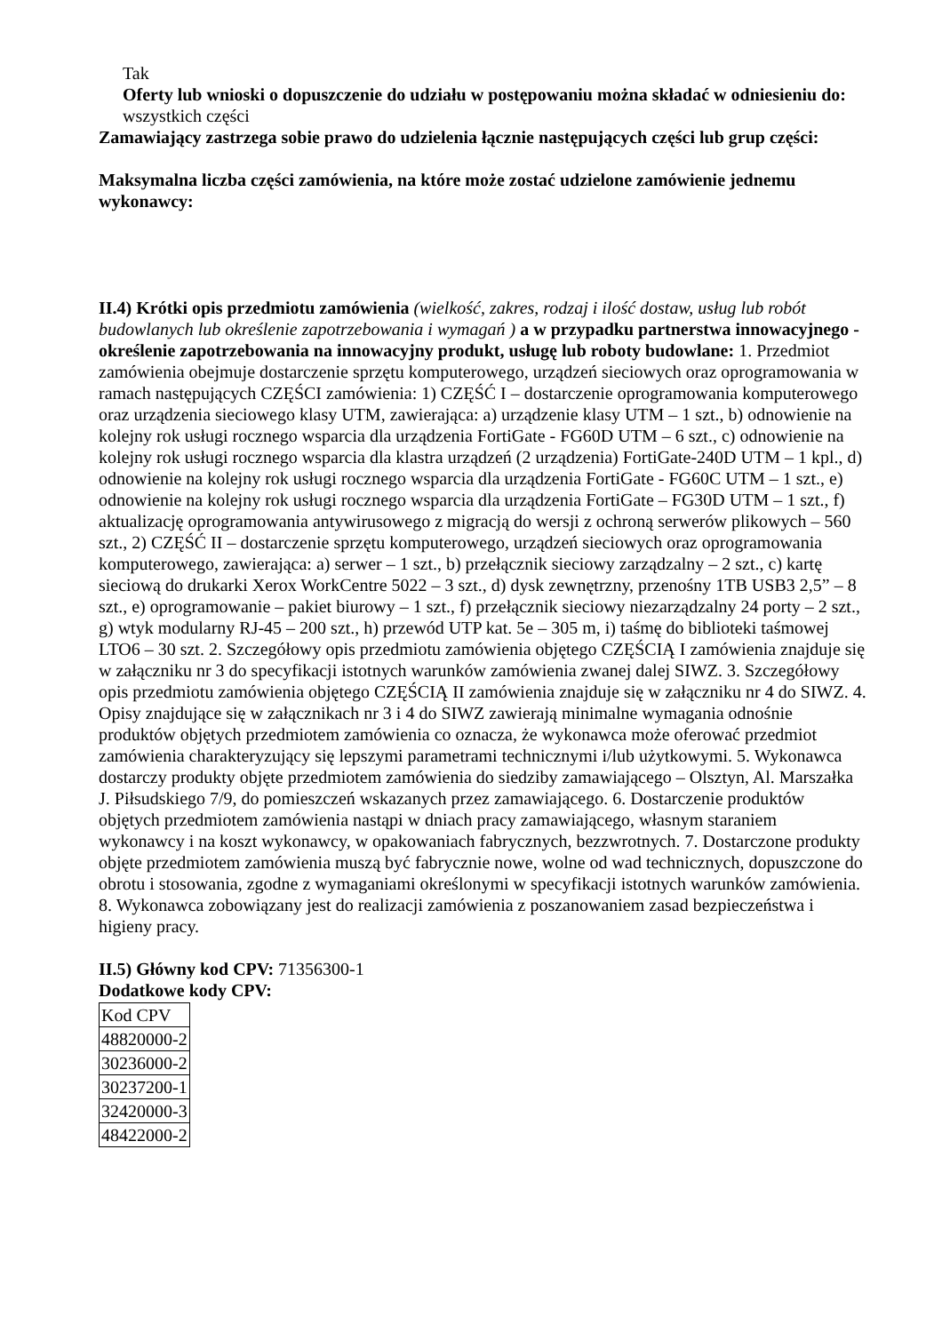Tak
Oferty lub wnioski o dopuszczenie do udziału w postępowaniu można składać w odniesieniu do:
wszystkich części
Zamawiający zastrzega sobie prawo do udzielenia łącznie następujących części lub grup części:
Maksymalna liczba części zamówienia, na które może zostać udzielone zamówienie jednemu wykonawcy:
II.4) Krótki opis przedmiotu zamówienia (wielkość, zakres, rodzaj i ilość dostaw, usług lub robót budowlanych lub określenie zapotrzebowania i wymagań ) a w przypadku partnerstwa innowacyjnego - określenie zapotrzebowania na innowacyjny produkt, usługę lub roboty budowlane: 1. Przedmiot zamówienia obejmuje dostarczenie sprzętu komputerowego, urządzeń sieciowych oraz oprogramowania w ramach następujących CZĘŚCI zamówienia: 1) CZĘŚĆ I – dostarczenie oprogramowania komputerowego oraz urządzenia sieciowego klasy UTM, zawierająca: a) urządzenie klasy UTM – 1 szt., b) odnowienie na kolejny rok usługi rocznego wsparcia dla urządzenia FortiGate - FG60D UTM – 6 szt., c) odnowienie na kolejny rok usługi rocznego wsparcia dla klastra urządzeń (2 urządzenia) FortiGate-240D UTM – 1 kpl., d) odnowienie na kolejny rok usługi rocznego wsparcia dla urządzenia FortiGate - FG60C UTM – 1 szt., e) odnowienie na kolejny rok usługi rocznego wsparcia dla urządzenia FortiGate – FG30D UTM – 1 szt., f) aktualizację oprogramowania antywirusowego z migracją do wersji z ochroną serwerów plikowych – 560 szt., 2) CZĘŚĆ II – dostarczenie sprzętu komputerowego, urządzeń sieciowych oraz oprogramowania komputerowego, zawierająca: a) serwer – 1 szt., b) przełącznik sieciowy zarządzalny – 2 szt., c) kartę sieciową do drukarki Xerox WorkCentre 5022 – 3 szt., d) dysk zewnętrzny, przenośny 1TB USB3 2,5” – 8 szt., e) oprogramowanie – pakiet biurowy – 1 szt., f) przełącznik sieciowy niezarządzalny 24 porty – 2 szt., g) wtyk modularny RJ-45 – 200 szt., h) przewód UTP kat. 5e – 305 m, i) taśmę do biblioteki taśmowej LTO6 – 30 szt. 2. Szczegółowy opis przedmiotu zamówienia objętego CZĘŚCIĄ I zamówienia znajduje się w załączniku nr 3 do specyfikacji istotnych warunków zamówienia zwanej dalej SIWZ. 3. Szczegółowy opis przedmiotu zamówienia objętego CZĘŚCIĄ II zamówienia znajduje się w załączniku nr 4 do SIWZ. 4. Opisy znajdujące się w załącznikach nr 3 i 4 do SIWZ zawierają minimalne wymagania odnośnie produktów objętych przedmiotem zamówienia co oznacza, że wykonawca może oferować przedmiot zamówienia charakteryzujący się lepszymi parametrami technicznymi i/lub użytkowymi. 5. Wykonawca dostarczy produkty objęte przedmiotem zamówienia do siedziby zamawiającego – Olsztyn, Al. Marszałka J. Piłsudskiego 7/9, do pomieszczeń wskazanych przez zamawiającego. 6. Dostarczenie produktów objętych przedmiotem zamówienia nastąpi w dniach pracy zamawiającego, własnym staraniem wykonawcy i na koszt wykonawcy, w opakowaniach fabrycznych, bezzwrotnych. 7. Dostarczone produkty objęte przedmiotem zamówienia muszą być fabrycznie nowe, wolne od wad technicznych, dopuszczone do obrotu i stosowania, zgodne z wymaganiami określonymi w specyfikacji istotnych warunków zamówienia. 8. Wykonawca zobowiązany jest do realizacji zamówienia z poszanowaniem zasad bezpieczeństwa i higieny pracy.
II.5) Główny kod CPV: 71356300-1
Dodatkowe kody CPV:
| Kod CPV |
| 48820000-2 |
| 30236000-2 |
| 30237200-1 |
| 32420000-3 |
| 48422000-2 |